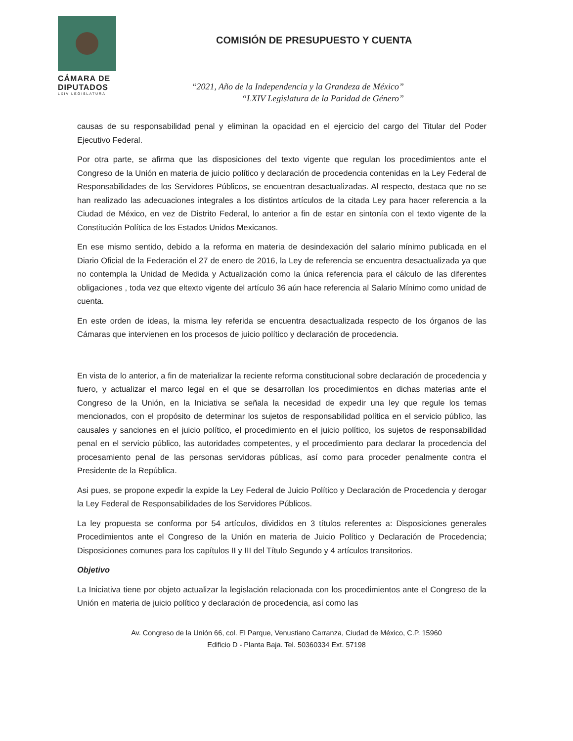CÁMARA DE
DIPUTADOS
LXIV LEGISLATURA
COMISIÓN DE PRESUPUESTO Y CUENTA
“2021, Año de la Independencia y la Grandeza de México”
“LXIV Legislatura de la Paridad de Género”
causas de su responsabilidad penal y eliminan la opacidad en el ejercicio del cargo del Titular del Poder Ejecutivo Federal.
Por otra parte, se afirma que las disposiciones del texto vigente que regulan los procedimientos ante el Congreso de la Unión en materia de juicio político y declaración de procedencia contenidas en la Ley Federal de Responsabilidades de los Servidores Públicos, se encuentran desactualizadas. Al respecto, destaca que no se han realizado las adecuaciones integrales a los distintos artículos de la citada Ley para hacer referencia a la Ciudad de México, en vez de Distrito Federal, lo anterior a fin de estar en sintonía con el texto vigente de la Constitución Política de los Estados Unidos Mexicanos.
En ese mismo sentido, debido a la reforma en materia de desindexación del salario mínimo publicada en el Diario Oficial de la Federación el 27 de enero de 2016, la Ley de referencia se encuentra desactualizada ya que no contempla la Unidad de Medida y Actualización como la única referencia para el cálculo de las diferentes obligaciones , toda vez que eltexto vigente del artículo 36 aún hace referencia al Salario Mínimo como unidad de cuenta.
En este orden de ideas, la misma ley referida se encuentra desactualizada respecto de los órganos de las Cámaras que intervienen en los procesos de juicio político y declaración de procedencia.
En vista de lo anterior, a fin de materializar la reciente reforma constitucional sobre declaración de procedencia y fuero, y actualizar el marco legal en el que se desarrollan los procedimientos en dichas materias ante el Congreso de la Unión, en la Iniciativa se señala la necesidad de expedir una ley que regule los temas mencionados, con el propósito de determinar los sujetos de responsabilidad política en el servicio público, las causales y sanciones en el juicio político, el procedimiento en el juicio político, los sujetos de responsabilidad penal en el servicio público, las autoridades competentes, y el procedimiento para declarar la procedencia del procesamiento penal de las personas servidoras públicas, así como para proceder penalmente contra el Presidente de la República.
Asi pues, se propone expedir la expide la Ley Federal de Juicio Político y Declaración de Procedencia y derogar la Ley Federal de Responsabilidades de los Servidores Públicos.
La ley propuesta se conforma por 54 artículos, divididos en 3 títulos referentes a: Disposiciones generales Procedimientos ante el Congreso de la Unión en materia de Juicio Político y Declaración de Procedencia; Disposiciones comunes para los capítulos II y III del Título Segundo y 4 artículos transitorios.
Objetivo
La Iniciativa tiene por objeto actualizar la legislación relacionada con los procedimientos ante el Congreso de la Unión en materia de juicio político y declaración de procedencia, así como las
Av. Congreso de la Unión 66, col. El Parque, Venustiano Carranza, Ciudad de México, C.P. 15960
Edificio D - Planta Baja. Tel. 50360334 Ext. 57198